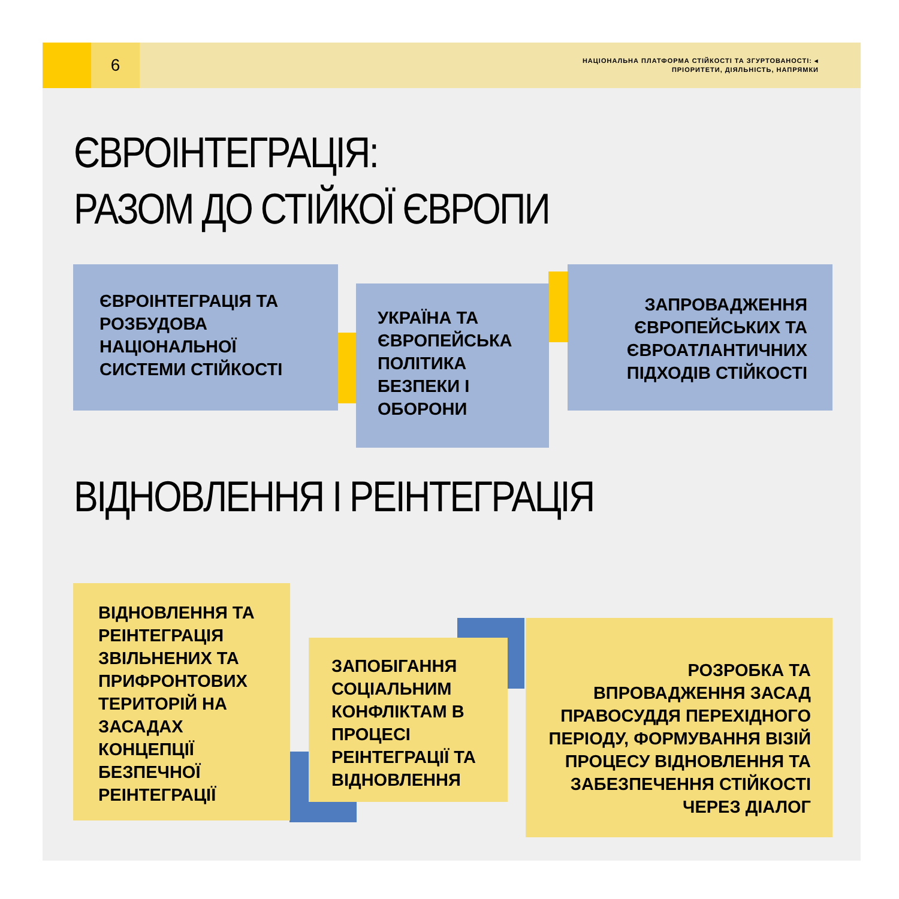6
НАЦІОНАЛЬНА ПЛАТФОРМА СТІЙКОСТІ ТА ЗГУРТОВАНОСТІ: ◂
ПРІОРИТЕТИ, ДІЯЛЬНІСТЬ, НАПРЯМКИ
ЄВРОІНТЕГРАЦІЯ:
РАЗОМ ДО СТІЙКОЇ ЄВРОПИ
ЄВРОІНТЕГРАЦІЯ ТА РОЗБУДОВА НАЦІОНАЛЬНОЇ СИСТЕМИ СТІЙКОСТІ
УКРАЇНА ТА ЄВРОПЕЙСЬКА ПОЛІТИКА БЕЗПЕКИ І ОБОРОНИ
ЗАПРОВАДЖЕННЯ ЄВРОПЕЙСЬКИХ ТА ЄВРОАТЛАНТИЧНИХ ПІДХОДІВ СТІЙКОСТІ
ВІДНОВЛЕННЯ І РЕІНТЕГРАЦІЯ
ВІДНОВЛЕННЯ ТА РЕІНТЕГРАЦІЯ ЗВІЛЬНЕНИХ ТА ПРИФРОНТОВИХ ТЕРИТОРІЙ НА ЗАСАДАХ КОНЦЕПЦІЇ БЕЗПЕЧНОЇ РЕІНТЕГРАЦІЇ
ЗАПОБІГАННЯ СОЦІАЛЬНИМ КОНФЛІКТАМ В ПРОЦЕСІ РЕІНТЕГРАЦІЇ ТА ВІДНОВЛЕННЯ
РОЗРОБКА ТА ВПРОВАДЖЕННЯ ЗАСАД ПРАВОСУДДЯ ПЕРЕХІДНОГО ПЕРІОДУ, ФОРМУВАННЯ ВІЗІЙ ПРОЦЕСУ ВІДНОВЛЕННЯ ТА ЗАБЕЗПЕЧЕННЯ СТІЙКОСТІ ЧЕРЕЗ ДІАЛОГ